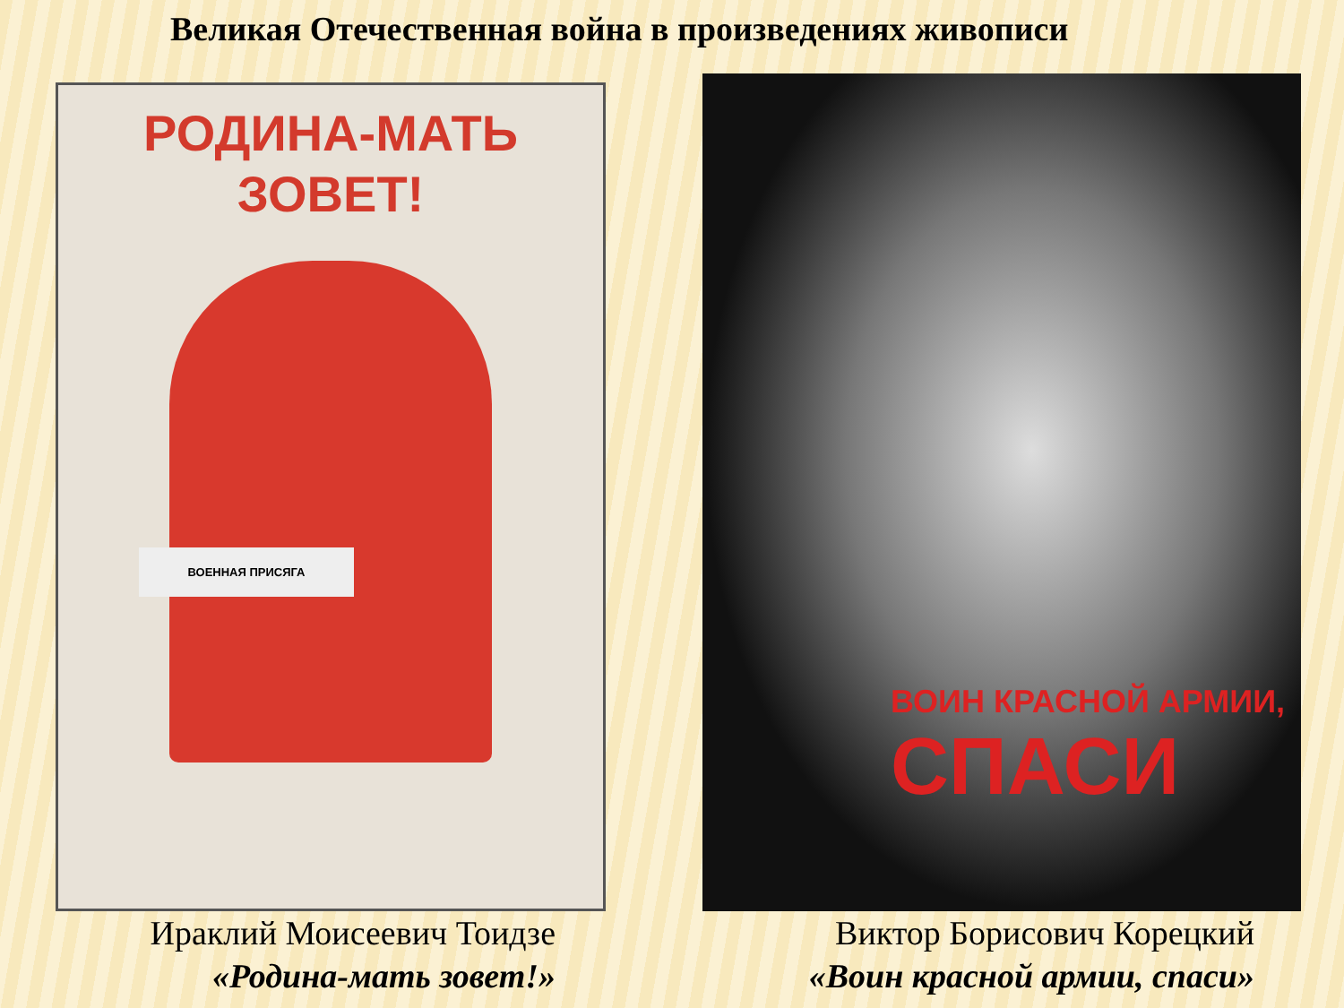Великая Отечественная война в произведениях живописи
РОДИНА-МАТЬ
ЗОВЕТ!
ВОЕННАЯ ПРИСЯГА
ВОИН КРАСНОЙ АРМИИ,
СПАСИ
Ираклий Моисеевич Тоидзе
«Родина-мать зовет!»
Виктор Борисович Корецкий
«Воин красной армии, спаси»